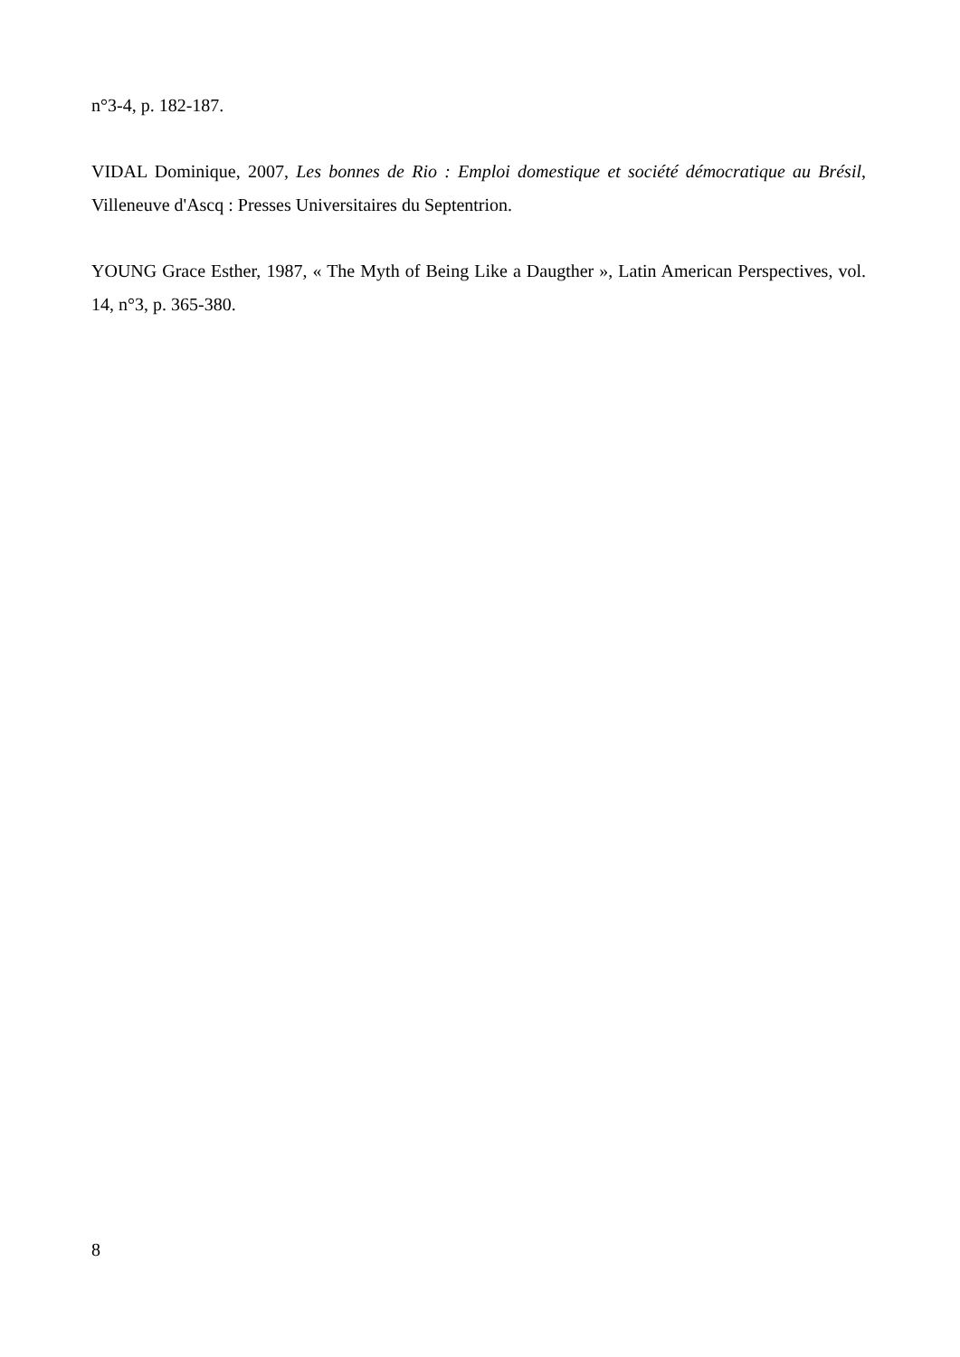n°3-4, p. 182-187.
VIDAL Dominique, 2007, Les bonnes de Rio : Emploi domestique et société démocratique au Brésil, Villeneuve d'Ascq : Presses Universitaires du Septentrion.
YOUNG Grace Esther, 1987, « The Myth of Being Like a Daugther », Latin American Perspectives, vol. 14, n°3, p. 365-380.
8